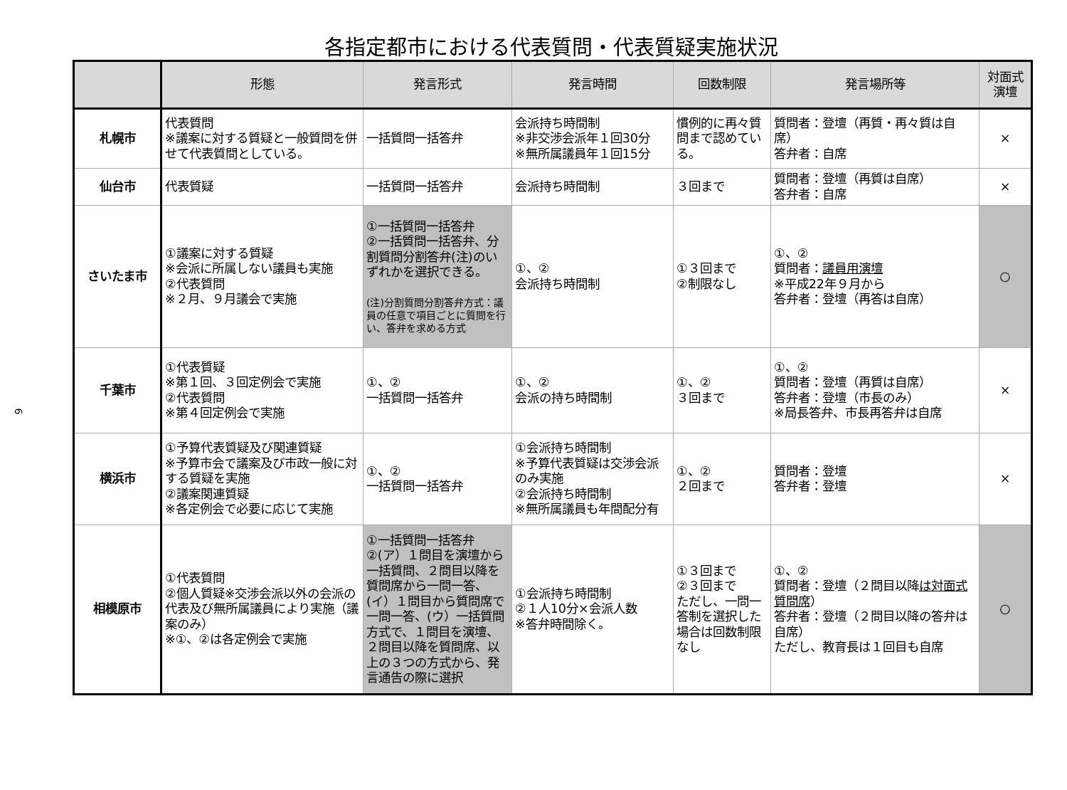各指定都市における代表質問・代表質疑実施状況
6
| | 形態 | 発言形式 | 発言時間 | 回数制限 | 発言場所等 | 対面式 演壇 |
| --- | --- | --- | --- | --- | --- | --- |
| 札幌市 | 代表質問 ※議案に対する質疑と一般質問を併せて代表質問としている。 | 一括質問一括答弁 | 会派持ち時間制 ※非交渉会派年１回30分 ※無所属議員年１回15分 | 慣例的に再々質問まで認めている。 | 質問者：登壇（再質・再々質は自席） 答弁者：自席 | × |
| 仙台市 | 代表質疑 | 一括質問一括答弁 | 会派持ち時間制 | ３回まで | 質問者：登壇（再質は自席） 答弁者：自席 | × |
| さいたま市 | ①議案に対する質疑 ※会派に所属しない議員も実施 ②代表質問 ※２月、９月議会で実施 | ①一括質問一括答弁 ②一括質問一括答弁、分割質問分割答弁(注)のいずれかを選択できる。 (注)分割質問分割答弁方式：議員の任意で項目ごとに質問を行い、答弁を求める方式 | ①、② 会派持ち時間制 | ①３回まで ②制限なし | ①、② 質問者： 議員用演壇 ※平成22年９月から 答弁者：登壇（再答は自席） | ○ |
| 千葉市 | ①代表質疑 ※第１回、３回定例会で実施 ②代表質問 ※第４回定例会で実施 | ①、② 一括質問一括答弁 | ①、② 会派の持ち時間制 | ①、② ３回まで | ①、② 質問者：登壇（再質は自席） 答弁者：登壇（市長のみ） ※局長答弁、市長再答弁は自席 | × |
| 横浜市 | ①予算代表質疑及び関連質疑 ※予算市会で議案及び市政一般に対する質疑を実施 ②議案関連質疑 ※各定例会で必要に応じて実施 | ①、② 一括質問一括答弁 | ①会派持ち時間制 ※予算代表質疑は交渉会派のみ実施 ②会派持ち時間制 ※無所属議員も年間配分有 | ①、② ２回まで | 質問者：登壇 答弁者：登壇 | × |
| 相模原市 | ①代表質問 ②個人質疑※交渉会派以外の会派の代表及び無所属議員により実施（議案のみ） ※①、②は各定例会で実施 | ①一括質問一括答弁 ②(ア）１問目を演壇から一括質問、２問目以降を質問席から一問一答、(イ）１問目から質問席で一問一答、(ウ）一括質問方式で、１問目を演壇、２問目以降を質問席、以上の３つの方式から、発言通告の際に選択 | ①会派持ち時間制 ②１人10分×会派人数 ※答弁時間除く。 | ①３回まで ②３回まで ただし、一問一答制を選択した場合は回数制限なし | ①、② 質問者：登壇（２問目以降 は対面式質問席 ） 答弁者：登壇（２問目以降の答弁は自席） ただし、教育長は１回目も自席 | ○ |